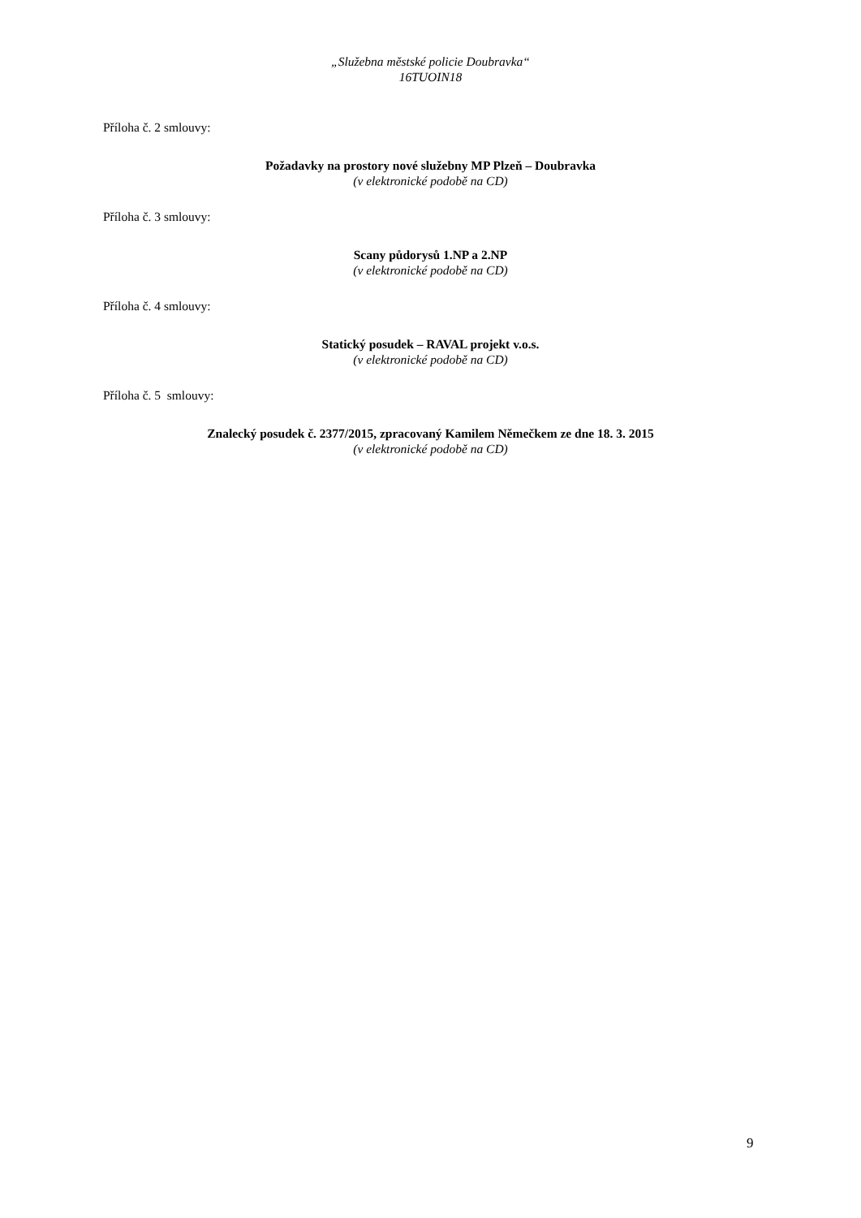„Služebna městské policie Doubravka“
16TUOIN18
Příloha č. 2 smlouvy:
Požadavky na prostory nové služebny MP Plzeň – Doubravka
(v elektronické podobě na CD)
Příloha č. 3 smlouvy:
Scany půdorysů 1.NP a 2.NP
(v elektronické podobě na CD)
Příloha č. 4 smlouvy:
Statický posudek – RAVAL projekt v.o.s.
(v elektronické podobě na CD)
Příloha č. 5 smlouvy:
Znalecký posudek č. 2377/2015, zpracovaný Kamilem Němečkem ze dne 18. 3. 2015
(v elektronické podobě na CD)
9